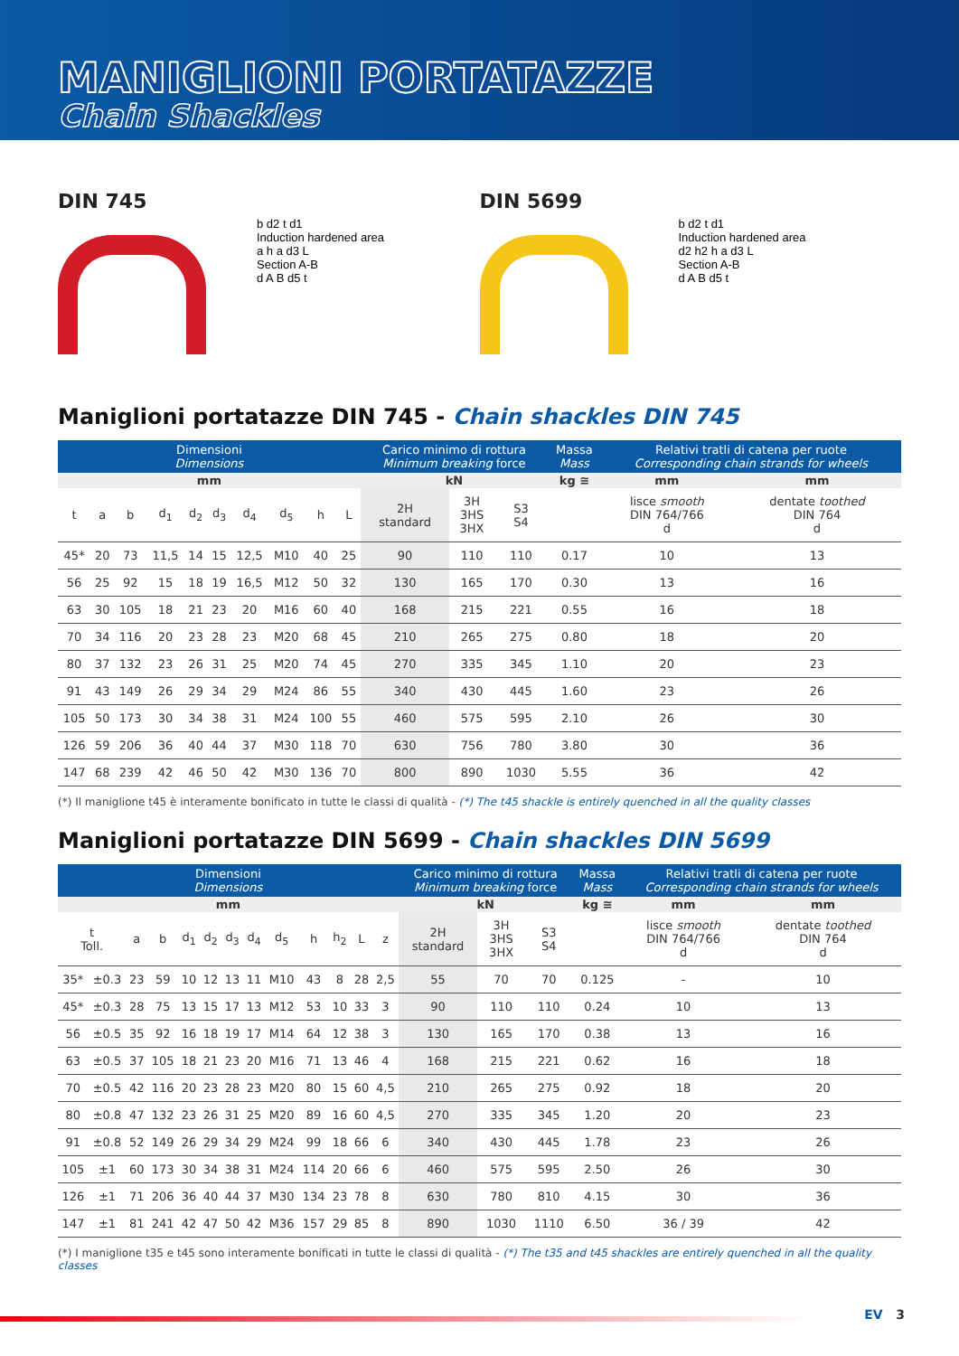MANIGLIONI PORTATAZZE
Chain Shackles
DIN 745
b d2 t d1
Induction hardened area
a h a d3 L
Section A-B
d A B d5 t
DIN 5699
b d2 t d1
Induction hardened area
d2 h2 h a d3 L
Section A-B
d A B d5 t
Maniglioni portatazze DIN 745 - Chain shackles DIN 745
| Dimensioni Dimensions | | | | | | | | | | Carico minimo di rottura Minimum breaking force | | | Massa Mass | Relativi tratli di catena per ruote Corresponding chain strands for wheels | |
| --- | --- | --- | --- | --- | --- | --- | --- | --- | --- | --- | --- | --- | --- | --- | --- |
| mm | | | | | | | | | | kN | | | kg ≅ | mm | mm |
| t | a | b | d<sub>1</sub> | d<sub>2</sub> | d<sub>3</sub> | d<sub>4</sub> | d<sub>5</sub> | h | L | 2H standard | 3H 3HS 3HX | S3 S4 | | lisce smooth DIN 764/766 d | dentate toothed DIN 764 d |
| 45* | 20 | 73 | 11,5 | 14 | 15 | 12,5 | M10 | 40 | 25 | 90 | 110 | 110 | 0.17 | 10 | 13 |
| 56 | 25 | 92 | 15 | 18 | 19 | 16,5 | M12 | 50 | 32 | 130 | 165 | 170 | 0.30 | 13 | 16 |
| 63 | 30 | 105 | 18 | 21 | 23 | 20 | M16 | 60 | 40 | 168 | 215 | 221 | 0.55 | 16 | 18 |
| 70 | 34 | 116 | 20 | 23 | 28 | 23 | M20 | 68 | 45 | 210 | 265 | 275 | 0.80 | 18 | 20 |
| 80 | 37 | 132 | 23 | 26 | 31 | 25 | M20 | 74 | 45 | 270 | 335 | 345 | 1.10 | 20 | 23 |
| 91 | 43 | 149 | 26 | 29 | 34 | 29 | M24 | 86 | 55 | 340 | 430 | 445 | 1.60 | 23 | 26 |
| 105 | 50 | 173 | 30 | 34 | 38 | 31 | M24 | 100 | 55 | 460 | 575 | 595 | 2.10 | 26 | 30 |
| 126 | 59 | 206 | 36 | 40 | 44 | 37 | M30 | 118 | 70 | 630 | 756 | 780 | 3.80 | 30 | 36 |
| 147 | 68 | 239 | 42 | 46 | 50 | 42 | M30 | 136 | 70 | 800 | 890 | 1030 | 5.55 | 36 | 42 |
(*) Il maniglione t45 è interamente bonificato in tutte le classi di qualità - (*) The t45 shackle is entirely quenched in all the quality classes
Maniglioni portatazze DIN 5699 - Chain shackles DIN 5699
| Dimensioni Dimensions | | | | | | | | | | | | | Carico minimo di rottura Minimum breaking force | | | Massa Mass | Relativi tratli di catena per ruote Corresponding chain strands for wheels | |
| --- | --- | --- | --- | --- | --- | --- | --- | --- | --- | --- | --- | --- | --- | --- | --- | --- | --- | --- |
| mm | | | | | | | | | | | | | kN | | | kg ≅ | mm | mm |
| t Toll. | | a | b | d<sub>1</sub> | d<sub>2</sub> | d<sub>3</sub> | d<sub>4</sub> | d<sub>5</sub> | h | h<sub>2</sub> | L | z | 2H standard | 3H 3HS 3HX | S3 S4 | | lisce smooth DIN 764/766 d | dentate toothed DIN 764 d |
| 35* | ±0.3 | 23 | 59 | 10 | 12 | 13 | 11 | M10 | 43 | 8 | 28 | 2,5 | 55 | 70 | 70 | 0.125 | - | 10 |
| 45* | ±0.3 | 28 | 75 | 13 | 15 | 17 | 13 | M12 | 53 | 10 | 33 | 3 | 90 | 110 | 110 | 0.24 | 10 | 13 |
| 56 | ±0.5 | 35 | 92 | 16 | 18 | 19 | 17 | M14 | 64 | 12 | 38 | 3 | 130 | 165 | 170 | 0.38 | 13 | 16 |
| 63 | ±0.5 | 37 | 105 | 18 | 21 | 23 | 20 | M16 | 71 | 13 | 46 | 4 | 168 | 215 | 221 | 0.62 | 16 | 18 |
| 70 | ±0.5 | 42 | 116 | 20 | 23 | 28 | 23 | M20 | 80 | 15 | 60 | 4,5 | 210 | 265 | 275 | 0.92 | 18 | 20 |
| 80 | ±0.8 | 47 | 132 | 23 | 26 | 31 | 25 | M20 | 89 | 16 | 60 | 4,5 | 270 | 335 | 345 | 1.20 | 20 | 23 |
| 91 | ±0.8 | 52 | 149 | 26 | 29 | 34 | 29 | M24 | 99 | 18 | 66 | 6 | 340 | 430 | 445 | 1.78 | 23 | 26 |
| 105 | ±1 | 60 | 173 | 30 | 34 | 38 | 31 | M24 | 114 | 20 | 66 | 6 | 460 | 575 | 595 | 2.50 | 26 | 30 |
| 126 | ±1 | 71 | 206 | 36 | 40 | 44 | 37 | M30 | 134 | 23 | 78 | 8 | 630 | 780 | 810 | 4.15 | 30 | 36 |
| 147 | ±1 | 81 | 241 | 42 | 47 | 50 | 42 | M36 | 157 | 29 | 85 | 8 | 890 | 1030 | 1110 | 6.50 | 36 / 39 | 42 |
(*) I maniglione t35 e t45 sono interamente bonificati in tutte le classi di qualità - (*) The t35 and t45 shackles are entirely quenched in all the quality classes
EV 3